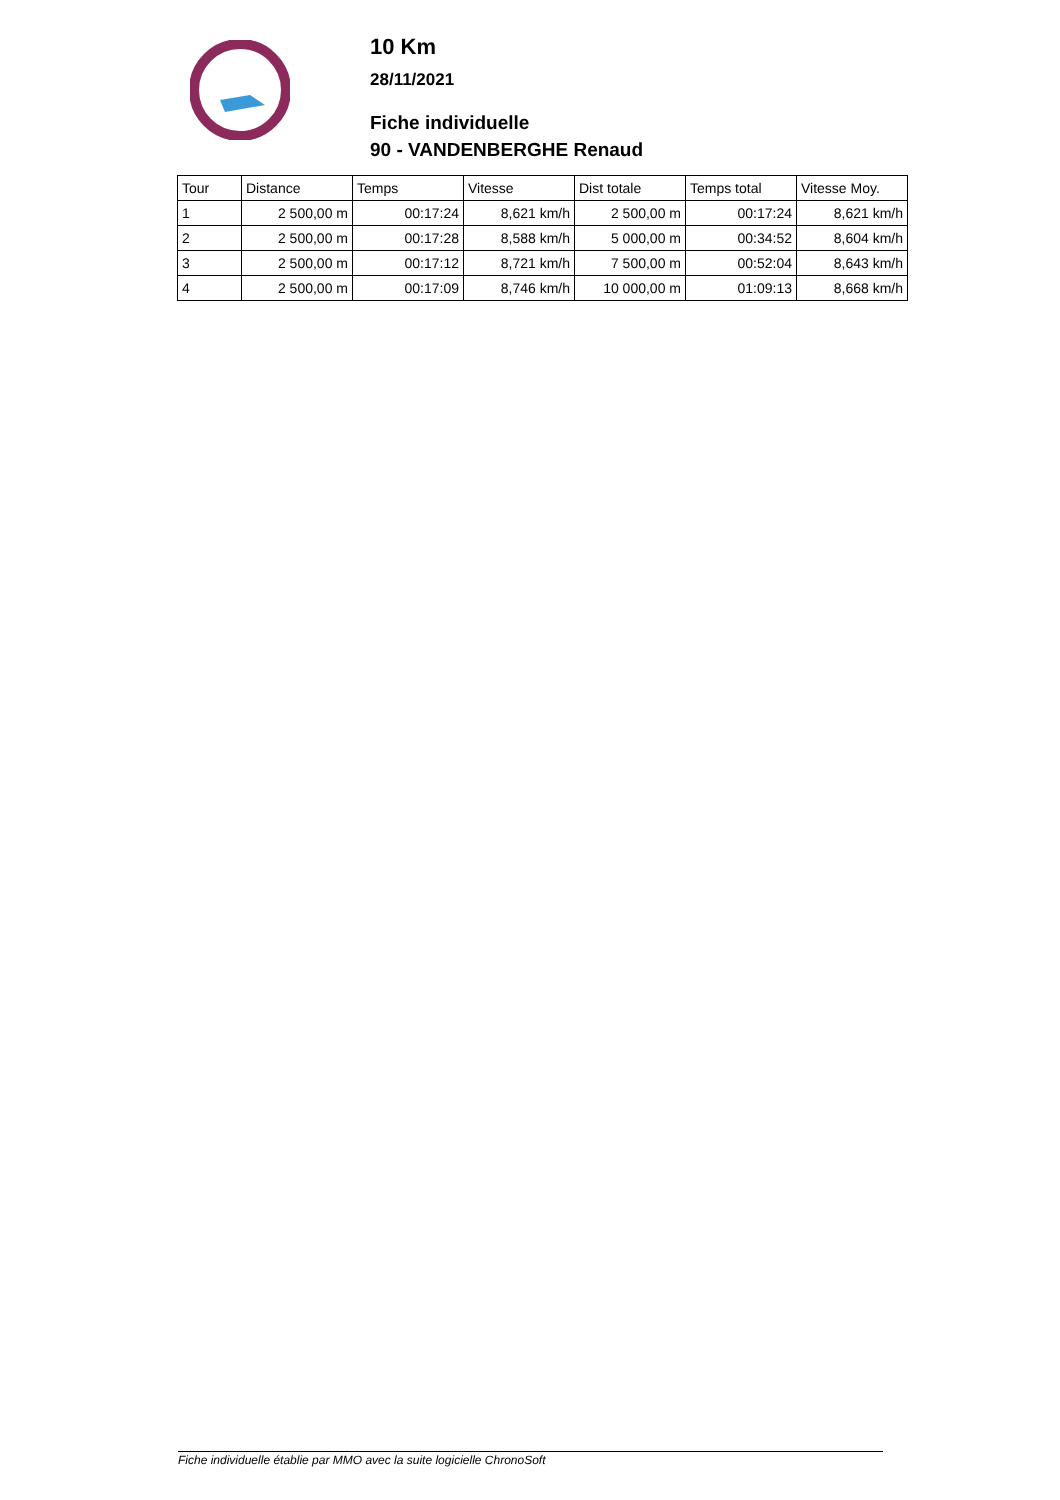10 Km
28/11/2021
Fiche individuelle
90 - VANDENBERGHE Renaud
| Tour | Distance | Temps | Vitesse | Dist totale | Temps total | Vitesse Moy. |
| --- | --- | --- | --- | --- | --- | --- |
| 1 | 2 500,00 m | 00:17:24 | 8,621 km/h | 2 500,00 m | 00:17:24 | 8,621 km/h |
| 2 | 2 500,00 m | 00:17:28 | 8,588 km/h | 5 000,00 m | 00:34:52 | 8,604 km/h |
| 3 | 2 500,00 m | 00:17:12 | 8,721 km/h | 7 500,00 m | 00:52:04 | 8,643 km/h |
| 4 | 2 500,00 m | 00:17:09 | 8,746 km/h | 10 000,00 m | 01:09:13 | 8,668 km/h |
Fiche individuelle établie par MMO avec la suite logicielle ChronoSoft